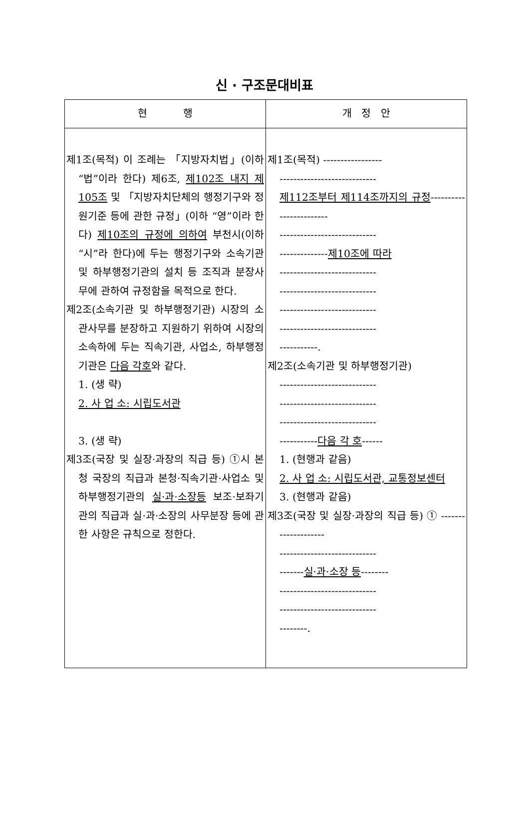신 · 구조문대비표
| 현 행 | 개 정 안 |
| --- | --- |
| 제1조(목적) 이 조례는 「지방자치법」(이하 “법”이라 한다) 제6조, 제102조 내지 제105조 및 「지방자치단체의 행정기구와 정원기준 등에 관한 규정」(이하 “영”이라 한다) 제10조의 규정에 의하여 부천시(이하 “시”라 한다)에 두는 행정기구와 소속기관 및 하부행정기관의 설치 등 조직과 분장사무에 관하여 규정함을 목적으로 한다. 제2조(소속기관 및 하부행정기관) 시장의 소관사무를 분장하고 지원하기 위하여 시장의 소속하에 두는 직속기관, 사업소, 하부행정기관은 다음 각호 와 같다. 1. (생 략) 2. 사 업 소: 시립도서관 3. (생 략) 제3조(국장 및 실장·과장의 직급 등) ①시 본청 국장의 직급과 본청·직속기관·사업소 및 하부행정기관의 실·과·소장등 보조·보좌기관의 직급과 실·과·소장의 사무분장 등에 관한 사항은 규칙으로 정한다. | 제1조(목적) ----------------- ---------------------------- 제112조부터 제114조까지의 규정 ------------------------ ---------------------------- -------------- 제10조에 따라 ---------------------------- ---------------------------- ---------------------------- ---------------------------- -----------. 제2조(소속기관 및 하부행정기관) ---------------------------- ---------------------------- ---------------------------- ----------- 다음 각 호 ------ 1. (현행과 같음) 2. 사 업 소: 시립도서관, 교통정보센터 3. (현행과 같음) 제3조(국장 및 실장·과장의 직급 등) ① -------------------- ---------------------------- ------- 실·과·소장 등 -------- ---------------------------- ---------------------------- --------. |